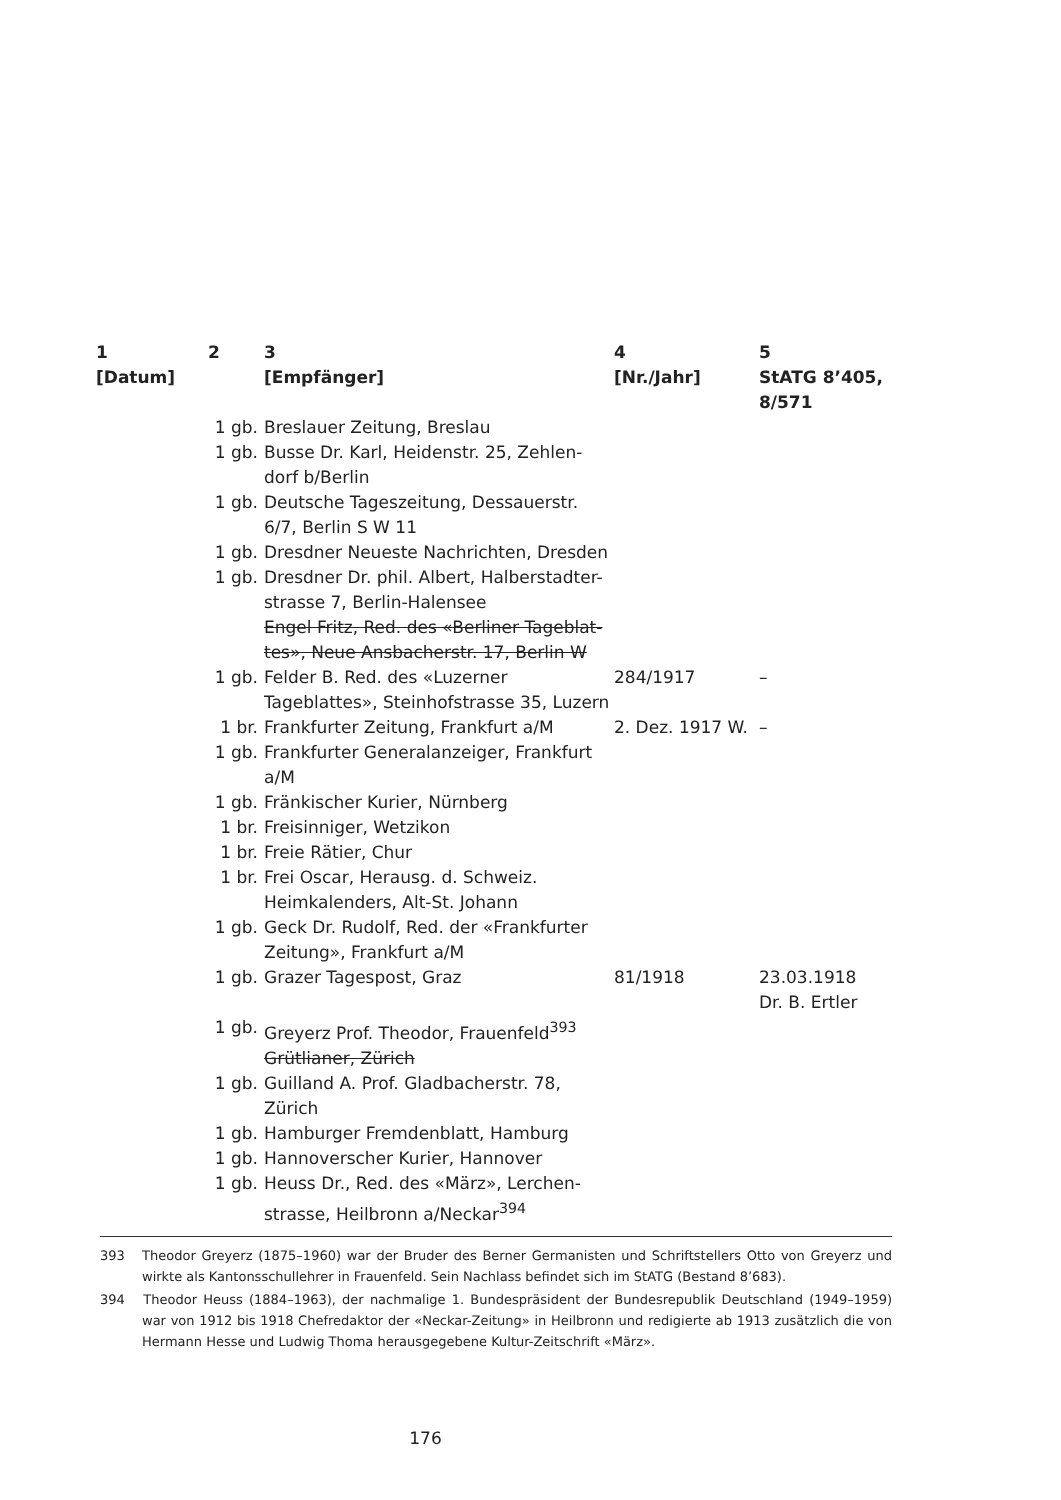| 1 [Datum] | 2 | 3 [Empfänger] | 4 [Nr./Jahr] | 5 StATG 8’405, 8/571 |
| --- | --- | --- | --- | --- |
| | 1 gb. | Breslauer Zeitung, Breslau | | |
| | 1 gb. | Busse Dr. Karl, Heidenstr. 25, Zehlen-dorf b/Berlin | | |
| | 1 gb. | Deutsche Tageszeitung, Dessauerstr. 6/7, Berlin S W 11 | | |
| | 1 gb. | Dresdner Neueste Nachrichten, Dresden | | |
| | 1 gb. | Dresdner Dr. phil. Albert, Halberstadter-strasse 7, Berlin-Halensee Engel Fritz, Red. des «Berliner Tageblat-tes», Neue Ansbacherstr. 17, Berlin W | | |
| | 1 gb. | Felder B. Red. des «Luzerner Tageblattes», Steinhofstrasse 35, Luzern | 284/1917 | – |
| | 1 br. | Frankfurter Zeitung, Frankfurt a/M | 2. Dez. 1917 W. | – |
| | 1 gb. | Frankfurter Generalanzeiger, Frankfurt a/M | | |
| | 1 gb. | Fränkischer Kurier, Nürnberg | | |
| | 1 br. | Freisinniger, Wetzikon | | |
| | 1 br. | Freie Rätier, Chur | | |
| | 1 br. | Frei Oscar, Herausg. d. Schweiz. Heimkalenders, Alt-St. Johann | | |
| | 1 gb. | Geck Dr. Rudolf, Red. der «Frankfurter Zeitung», Frankfurt a/M | | |
| | 1 gb. | Grazer Tagespost, Graz | 81/1918 | 23.03.1918 Dr. B. Ertler |
| | 1 gb. | Greyerz Prof. Theodor, Frauenfeld<sup>393</sup> Grütlianer, Zürich | | |
| | 1 gb. | Guilland A. Prof. Gladbacherstr. 78, Zürich | | |
| | 1 gb. | Hamburger Fremdenblatt, Hamburg | | |
| | 1 gb. | Hannoverscher Kurier, Hannover | | |
| | 1 gb. | Heuss Dr., Red. des «März», Lerchen-strasse, Heilbronn a/Neckar<sup>394</sup> | | |
393 Theodor Greyerz (1875–1960) war der Bruder des Berner Germanisten und Schriftstellers Otto von Greyerz und wirkte als Kantonsschullehrer in Frauenfeld. Sein Nachlass befindet sich im StATG (Bestand 8’683).
394 Theodor Heuss (1884–1963), der nachmalige 1. Bundespräsident der Bundesrepublik Deutschland (1949–1959) war von 1912 bis 1918 Chefredaktor der «Neckar-Zeitung» in Heilbronn und redigierte ab 1913 zusätzlich die von Hermann Hesse und Ludwig Thoma herausgegebene Kultur-Zeitschrift «März».
176